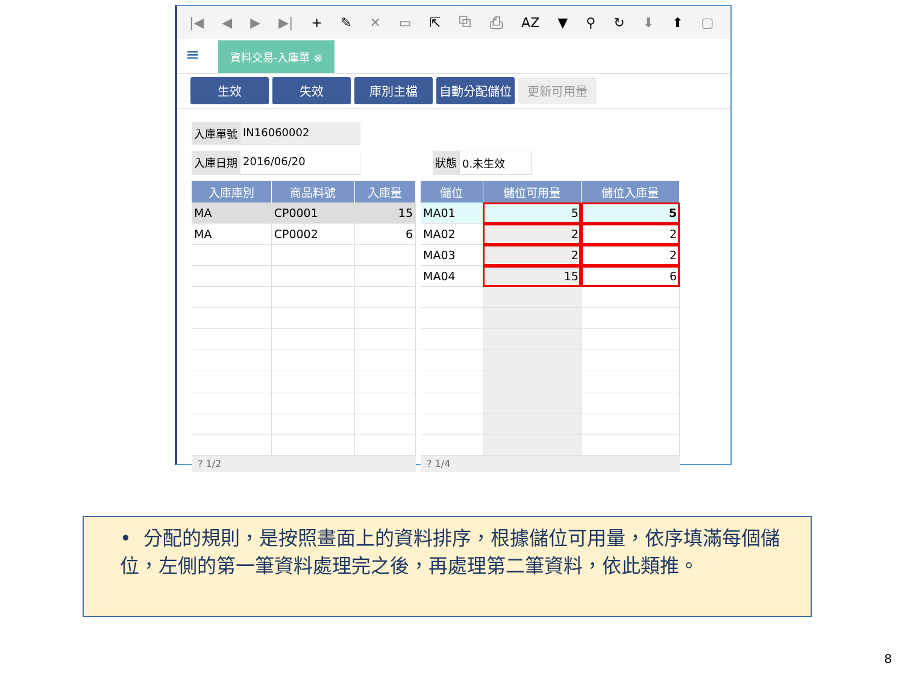|◀ ◀ ▶ ▶| + ✎ ✕ ▭ ⇱ ⧉ ⎙ AZ ▼ ⚲ ↻ ⬇ ⬆ ▢
≡ 資料交易-入庫單 ⊗
生效 失效 庫別主檔 自動分配儲位 更新可用量
入庫單號 IN16060002
入庫日期 2016/06/20 狀態 0.未生效
| 入庫庫別 | 商品料號 | 入庫量 |
| --- | --- | --- |
| MA | CP0001 | 15 |
| MA | CP0002 | 6 |
? 1/2
| 儲位 | 儲位可用量 | 儲位入庫量 |
| --- | --- | --- |
| MA01 | 5 | 5 |
| MA02 | 2 | 2 |
| MA03 | 2 | 2 |
| MA04 | 15 | 6 |
? 1/4
• 分配的規則，是按照畫面上的資料排序，根據儲位可用量，依序填滿每個儲位，左側的第一筆資料處理完之後，再處理第二筆資料，依此類推。
8